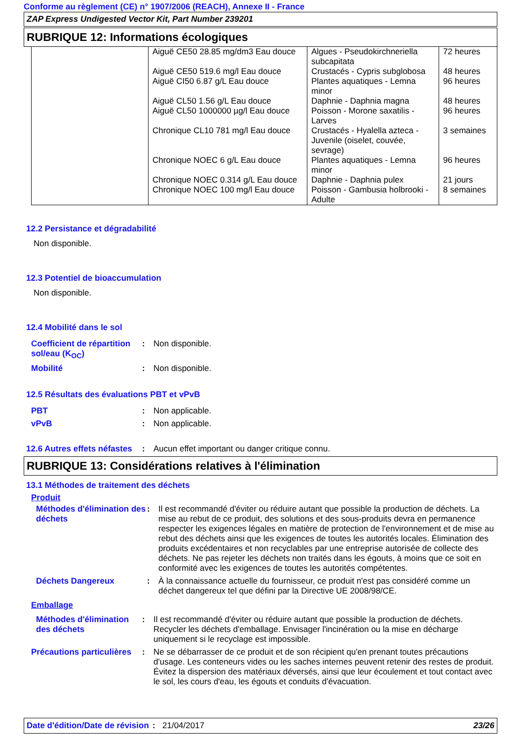Conforme au règlement (CE) n° 1907/2006 (REACH), Annexe II - France
ZAP Express Undigested Vector Kit, Part Number 239201
RUBRIQUE 12: Informations écologiques
| | Aiguë CE50 28.85 mg/dm3 Eau douce Aiguë CE50 519.6 mg/l Eau douce Aiguë CI50 6.87 g/L Eau douce Aiguë CL50 1.56 g/L Eau douce Aiguë CL50 1000000 µg/l Eau douce Chronique CL10 781 mg/l Eau douce Chronique NOEC 6 g/L Eau douce Chronique NOEC 0.314 g/L Eau douce Chronique NOEC 100 mg/l Eau douce | Algues - Pseudokirchneriella subcapitata Crustacés - Cypris subglobosa Plantes aquatiques - Lemna minor Daphnie - Daphnia magna Poisson - Morone saxatilis - Larves Crustacés - Hyalella azteca - Juvenile (oiselet, couvée, sevrage) Plantes aquatiques - Lemna minor Daphnie - Daphnia pulex Poisson - Gambusia holbrooki - Adulte | 72 heures 48 heures 96 heures 48 heures 96 heures 3 semaines 96 heures 21 jours 8 semaines |
12.2 Persistance et dégradabilité
Non disponible.
12.3 Potentiel de bioaccumulation
Non disponible.
12.4 Mobilité dans le sol
| Coefficient de répartition sol/eau (K<sub>OC</sub>) | : | Non disponible. |
| Mobilité | : | Non disponible. |
12.5 Résultats des évaluations PBT et vPvB
| PBT | : | Non applicable. |
| vPvB | : | Non applicable. |
| 12.6 Autres effets néfastes | : | Aucun effet important ou danger critique connu. |
RUBRIQUE 13: Considérations relatives à l'élimination
13.1 Méthodes de traitement des déchets
Produit
| Méthodes d'élimination des déchets | : | Il est recommandé d'éviter ou réduire autant que possible la production de déchets. La mise au rebut de ce produit, des solutions et des sous-produits devra en permanence respecter les exigences légales en matière de protection de l'environnement et de mise au rebut des déchets ainsi que les exigences de toutes les autorités locales. Élimination des produits excédentaires et non recyclables par une entreprise autorisée de collecte des déchets. Ne pas rejeter les déchets non traités dans les égouts, à moins que ce soit en conformité avec les exigences de toutes les autorités compétentes. |
| Déchets Dangereux | : | À la connaissance actuelle du fournisseur, ce produit n'est pas considéré comme un déchet dangereux tel que défini par la Directive UE 2008/98/CE. |
Emballage
| Méthodes d'élimination des déchets | : | Il est recommandé d'éviter ou réduire autant que possible la production de déchets. Recycler les déchets d'emballage. Envisager l'incinération ou la mise en décharge uniquement si le recyclage est impossible. |
| Précautions particulières | : | Ne se débarrasser de ce produit et de son récipient qu'en prenant toutes précautions d'usage. Les conteneurs vides ou les saches internes peuvent retenir des restes de produit. Évitez la dispersion des matériaux déversés, ainsi que leur écoulement et tout contact avec le sol, les cours d'eau, les égouts et conduits d'évacuation. |
Date d'édition/Date de révision
: 21/04/2017 23/26